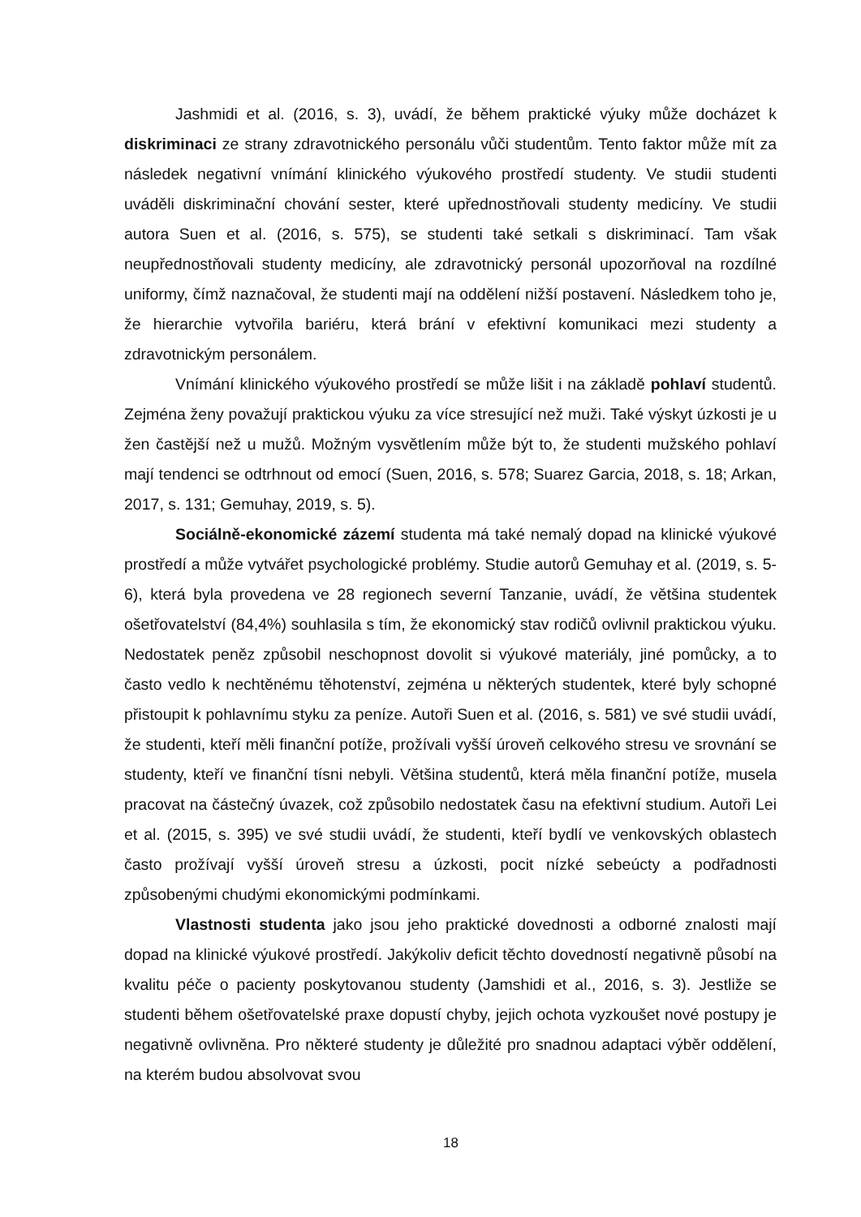Jashmidi et al. (2016, s. 3), uvádí, že během praktické výuky může docházet k diskriminaci ze strany zdravotnického personálu vůči studentům. Tento faktor může mít za následek negativní vnímání klinického výukového prostředí studenty. Ve studii studenti uváděli diskriminační chování sester, které upřednostňovali studenty medicíny. Ve studii autora Suen et al. (2016, s. 575), se studenti také setkali s diskriminací. Tam však neupřednostňovali studenty medicíny, ale zdravotnický personál upozorňoval na rozdílné uniformy, čímž naznačoval, že studenti mají na oddělení nižší postavení. Následkem toho je, že hierarchie vytvořila bariéru, která brání v efektivní komunikaci mezi studenty a zdravotnickým personálem.
Vnímání klinického výukového prostředí se může lišit i na základě pohlaví studentů. Zejména ženy považují praktickou výuku za více stresující než muži. Také výskyt úzkosti je u žen častější než u mužů. Možným vysvětlením může být to, že studenti mužského pohlaví mají tendenci se odtrhnout od emocí (Suen, 2016, s. 578; Suarez Garcia, 2018, s. 18; Arkan, 2017, s. 131; Gemuhay, 2019, s. 5).
Sociálně-ekonomické zázemí studenta má také nemalý dopad na klinické výukové prostředí a může vytvářet psychologické problémy. Studie autorů Gemuhay et al. (2019, s. 5-6), která byla provedena ve 28 regionech severní Tanzanie, uvádí, že většina studentek ošetřovatelství (84,4%) souhlasila s tím, že ekonomický stav rodičů ovlivnil praktickou výuku. Nedostatek peněz způsobil neschopnost dovolit si výukové materiály, jiné pomůcky, a to často vedlo k nechtěnému těhotenství, zejména u některých studentek, které byly schopné přistoupit k pohlavnímu styku za peníze. Autoři Suen et al. (2016, s. 581) ve své studii uvádí, že studenti, kteří měli finanční potíže, prožívali vyšší úroveň celkového stresu ve srovnání se studenty, kteří ve finanční tísni nebyli. Většina studentů, která měla finanční potíže, musela pracovat na částečný úvazek, což způsobilo nedostatek času na efektivní studium. Autoři Lei et al. (2015, s. 395) ve své studii uvádí, že studenti, kteří bydlí ve venkovských oblastech často prožívají vyšší úroveň stresu a úzkosti, pocit nízké sebeúcty a podřadnosti způsobenými chudými ekonomickými podmínkami.
Vlastnosti studenta jako jsou jeho praktické dovednosti a odborné znalosti mají dopad na klinické výukové prostředí. Jakýkoliv deficit těchto dovedností negativně působí na kvalitu péče o pacienty poskytovanou studenty (Jamshidi et al., 2016, s. 3). Jestliže se studenti během ošetřovatelské praxe dopustí chyby, jejich ochota vyzkoušet nové postupy je negativně ovlivněna. Pro některé studenty je důležité pro snadnou adaptaci výběr oddělení, na kterém budou absolvovat svou
18